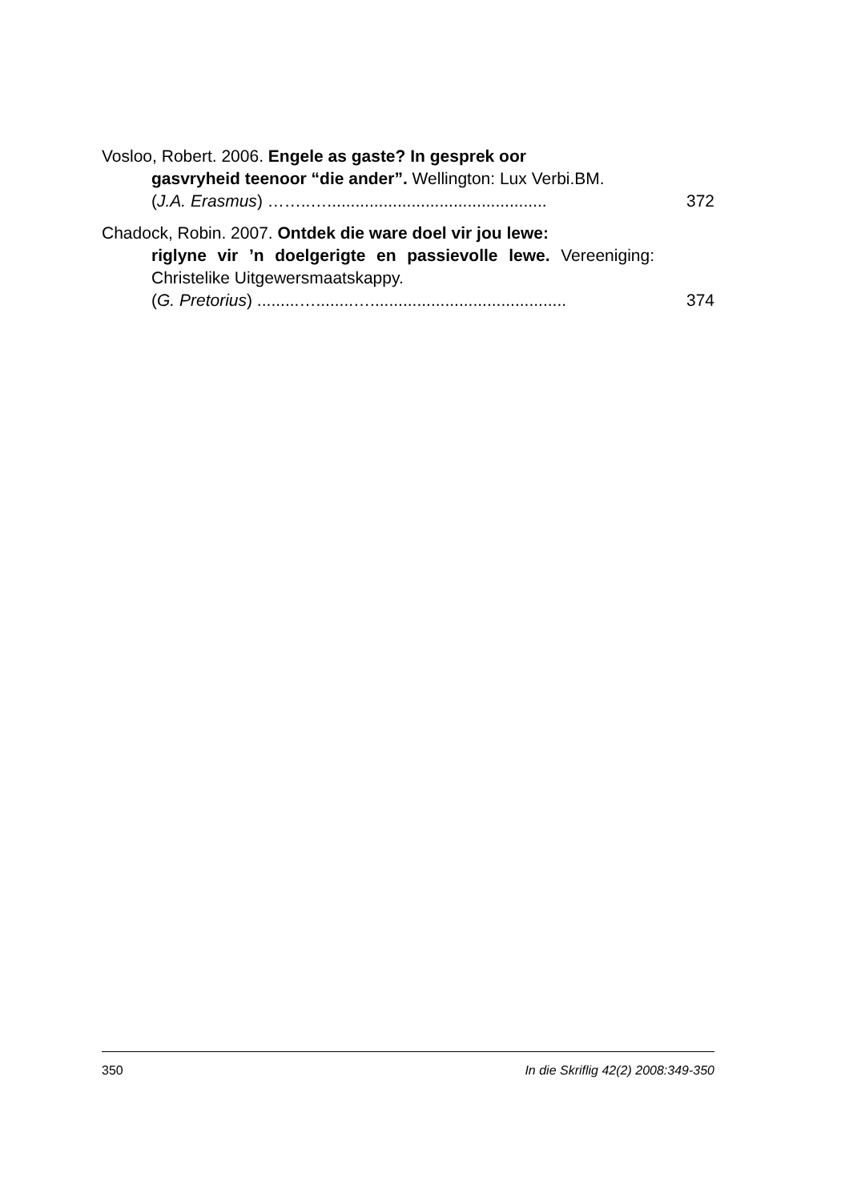Vosloo, Robert. 2006. Engele as gaste? In gesprek oor
gasvryheid teenoor “die ander”. Wellington: Lux Verbi.BM.
(J.A. Erasmus) ……..…...............................................
372
Chadock, Robin. 2007. Ontdek die ware doel vir jou lewe:
riglyne vir ’n doelgerigte en passievolle lewe. Vereeniging: Christelike Uitgewersmaatskappy.
(G. Pretorius) .........…........…..........................................
374
350 In die Skriflig 42(2) 2008:349-350